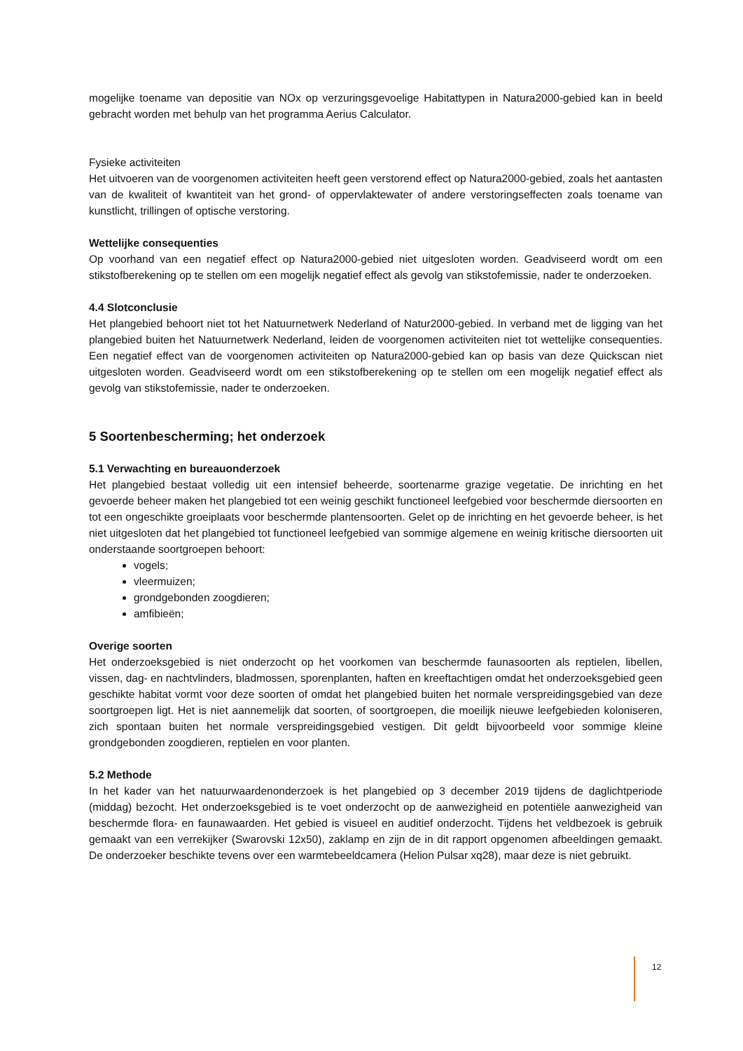mogelijke toename van depositie van NOx op verzuringsgevoelige Habitattypen in Natura2000-gebied kan in beeld gebracht worden met behulp van het programma Aerius Calculator.
Fysieke activiteiten
Het uitvoeren van de voorgenomen activiteiten heeft geen verstorend effect op Natura2000-gebied, zoals het aantasten van de kwaliteit of kwantiteit van het grond- of oppervlaktewater of andere verstoringseffecten zoals toename van kunstlicht, trillingen of optische verstoring.
Wettelijke consequenties
Op voorhand van een negatief effect op Natura2000-gebied niet uitgesloten worden. Geadviseerd wordt om een stikstofberekening op te stellen om een mogelijk negatief effect als gevolg van stikstofemissie, nader te onderzoeken.
4.4 Slotconclusie
Het plangebied behoort niet tot het Natuurnetwerk Nederland of Natur2000-gebied. In verband met de ligging van het plangebied buiten het Natuurnetwerk Nederland, leiden de voorgenomen activiteiten niet tot wettelijke consequenties. Een negatief effect van de voorgenomen activiteiten op Natura2000-gebied kan op basis van deze Quickscan niet uitgesloten worden. Geadviseerd wordt om een stikstofberekening op te stellen om een mogelijk negatief effect als gevolg van stikstofemissie, nader te onderzoeken.
5 Soortenbescherming; het onderzoek
5.1 Verwachting en bureauonderzoek
Het plangebied bestaat volledig uit een intensief beheerde, soortenarme grazige vegetatie. De inrichting en het gevoerde beheer maken het plangebied tot een weinig geschikt functioneel leefgebied voor beschermde diersoorten en tot een ongeschikte groeiplaats voor beschermde plantensoorten. Gelet op de inrichting en het gevoerde beheer, is het niet uitgesloten dat het plangebied tot functioneel leefgebied van sommige algemene en weinig kritische diersoorten uit onderstaande soortgroepen behoort:
vogels;
vleermuizen;
grondgebonden zoogdieren;
amfibieën;
Overige soorten
Het onderzoeksgebied is niet onderzocht op het voorkomen van beschermde faunasoorten als reptielen, libellen, vissen, dag- en nachtvlinders, bladmossen, sporenplanten, haften en kreeftachtigen omdat het onderzoeksgebied geen geschikte habitat vormt voor deze soorten of omdat het plangebied buiten het normale verspreidingsgebied van deze soortgroepen ligt. Het is niet aannemelijk dat soorten, of soortgroepen, die moeilijk nieuwe leefgebieden koloniseren, zich spontaan buiten het normale verspreidingsgebied vestigen. Dit geldt bijvoorbeeld voor sommige kleine grondgebonden zoogdieren, reptielen en voor planten.
5.2 Methode
In het kader van het natuurwaardenonderzoek is het plangebied op 3 december 2019 tijdens de daglichtperiode (middag) bezocht. Het onderzoeksgebied is te voet onderzocht op de aanwezigheid en potentiële aanwezigheid van beschermde flora- en faunawaarden. Het gebied is visueel en auditief onderzocht. Tijdens het veldbezoek is gebruik gemaakt van een verrekijker (Swarovski 12x50), zaklamp en zijn de in dit rapport opgenomen afbeeldingen gemaakt. De onderzoeker beschikte tevens over een warmtebeeldcamera (Helion Pulsar xq28), maar deze is niet gebruikt.
12